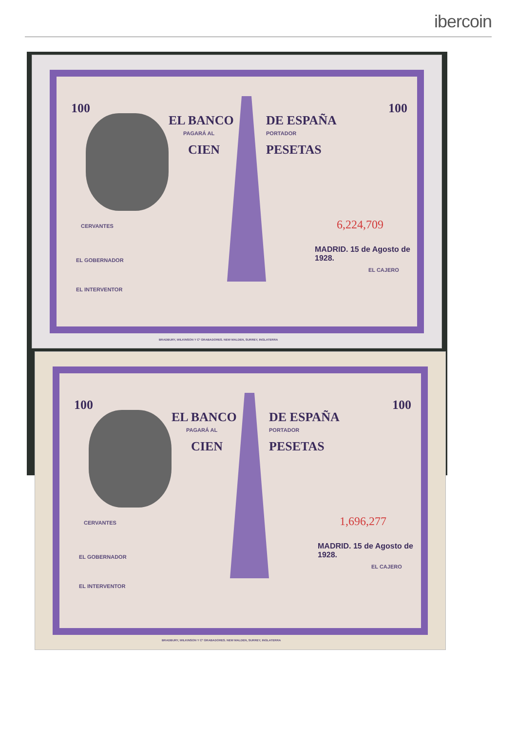ibercoin
EL BANCO DE ESPAÑA
PAGARÁ AL PORTADOR
CIEN PESETAS
100 100
CERVANTES 6,224,709
MADRID. 15 de Agosto de 1928.
EL GOBERNADOR
EL CAJERO
EL INTERVENTOR
BRADBURY, WILKINSON Y Cª GRABADORES. NEW MALDEN, SURREY, INGLATERRA
EL BANCO DE ESPAÑA
PAGARÁ AL PORTADOR
CIEN PESETAS
100 100
CERVANTES 1,696,277
MADRID. 15 de Agosto de 1928.
EL GOBERNADOR
EL CAJERO
EL INTERVENTOR
BRADBURY, WILKINSON Y Cª GRABADORES. NEW MALDEN, SURREY, INGLATERRA